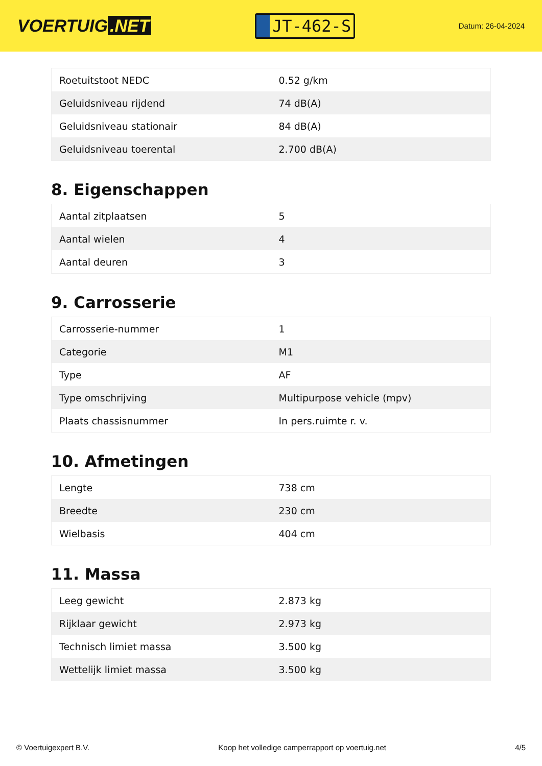VOERTUIG.NET
JT-462-S
Datum: 26-04-2024
| Roetuitstoot NEDC | 0.52 g/km |
| Geluidsniveau rijdend | 74 dB(A) |
| Geluidsniveau stationair | 84 dB(A) |
| Geluidsniveau toerental | 2.700 dB(A) |
8. Eigenschappen
| Aantal zitplaatsen | 5 |
| Aantal wielen | 4 |
| Aantal deuren | 3 |
9. Carrosserie
| Carrosserie-nummer | 1 |
| Categorie | M1 |
| Type | AF |
| Type omschrijving | Multipurpose vehicle (mpv) |
| Plaats chassisnummer | In pers.ruimte r. v. |
10. Afmetingen
| Lengte | 738 cm |
| Breedte | 230 cm |
| Wielbasis | 404 cm |
11. Massa
| Leeg gewicht | 2.873 kg |
| Rijklaar gewicht | 2.973 kg |
| Technisch limiet massa | 3.500 kg |
| Wettelijk limiet massa | 3.500 kg |
© Voertuigexpert B.V. Koop het volledige camperrapport op voertuig.net 4/5